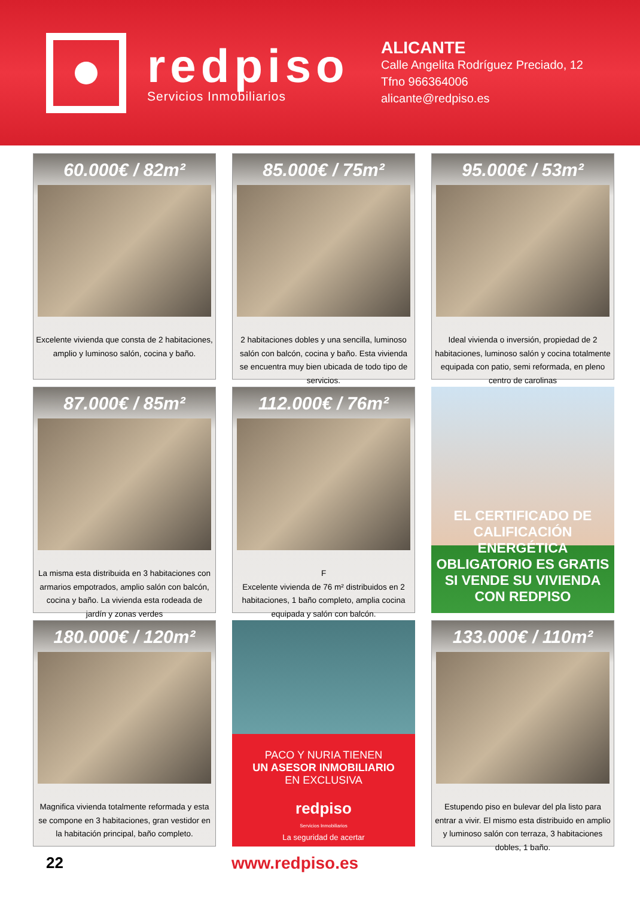redpiso
Servicios Inmobiliarios
ALICANTE
Calle Angelita Rodríguez Preciado, 12
Tfno 966364006
alicante@redpiso.es
60.000€ / 82m²
Excelente vivienda que consta de 2 habitaciones, amplio y luminoso salón, cocina y baño.
85.000€ / 75m²
2 habitaciones dobles y una sencilla, luminoso salón con balcón, cocina y baño. Esta vivienda se encuentra muy bien ubicada de todo tipo de servicios.
95.000€ / 53m²
Ideal vivienda o inversión, propiedad de 2 habitaciones, luminoso salón y cocina totalmente equipada con patio, semi reformada, en pleno centro de carolinas
87.000€ / 85m²
La misma esta distribuida en 3 habitaciones con armarios empotrados, amplio salón con balcón, cocina y baño. La vivienda esta rodeada de jardín y zonas verdes
112.000€ / 76m²
F
Excelente vivienda de 76 m² distribuidos en 2 habitaciones, 1 baño completo, amplia cocina equipada y salón con balcón.
EL CERTIFICADO DE CALIFICACIÓN ENERGÉTICA OBLIGATORIO ES GRATIS SI VENDE SU VIVIENDA CON REDPISO
180.000€ / 120m²
Magnifica vivienda totalmente reformada y esta se compone en 3 habitaciones, gran vestidor en la habitación principal, baño completo.
PACO Y NURIA TIENEN
UN ASESOR INMOBILIARIO
EN EXCLUSIVA
redpiso
Servicios Inmobiliarios
La seguridad de acertar
133.000€ / 110m²
Estupendo piso en bulevar del pla listo para entrar a vivir. El mismo esta distribuido en amplio y luminoso salón con terraza, 3 habitaciones dobles, 1 baño.
22 www.redpiso.es